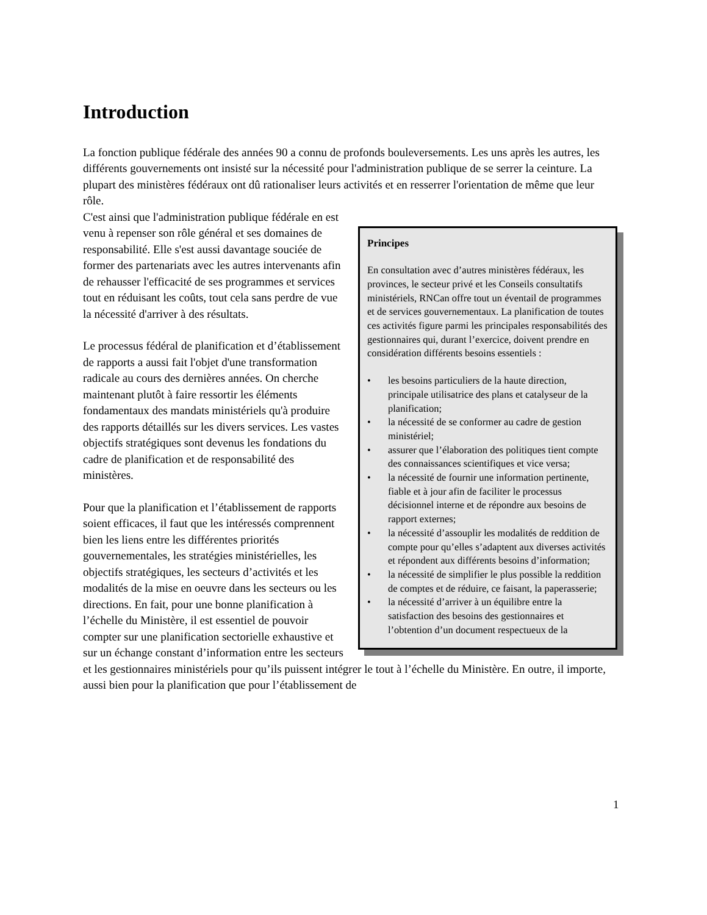Introduction
La fonction publique fédérale des années 90 a connu de profonds bouleversements. Les uns après les autres, les différents gouvernements ont insisté sur la nécessité pour l'administration publique de se serrer la ceinture. La plupart des ministères fédéraux ont dû rationaliser leurs activités et en resserrer l'orientation de même que leur rôle.
Principes
En consultation avec d’autres ministères fédéraux, les provinces, le secteur privé et les Conseils consultatifs ministériels, RNCan offre tout un éventail de programmes et de services gouvernementaux. La planification de toutes ces activités figure parmi les principales responsabilités des gestionnaires qui, durant l’exercice, doivent prendre en considération différents besoins essentiels :
• les besoins particuliers de la haute direction, principale utilisatrice des plans et catalyseur de la planification;
• la nécessité de se conformer au cadre de gestion ministériel;
• assurer que l’élaboration des politiques tient compte des connaissances scientifiques et vice versa;
• la nécessité de fournir une information pertinente, fiable et à jour afin de faciliter le processus décisionnel interne et de répondre aux besoins de rapport externes;
• la nécessité d’assouplir les modalités de reddition de compte pour qu’elles s’adaptent aux diverses activités et répondent aux différents besoins d’information;
• la nécessité de simplifier le plus possible la reddition de comptes et de réduire, ce faisant, la paperasserie;
• la nécessité d’arriver à un équilibre entre la satisfaction des besoins des gestionnaires et l’obtention d’un document respectueux de la
C'est ainsi que l'administration publique fédérale en est venu à repenser son rôle général et ses domaines de responsabilité. Elle s'est aussi davantage souciée de former des partenariats avec les autres intervenants afin de rehausser l'efficacité de ses programmes et services tout en réduisant les coûts, tout cela sans perdre de vue la nécessité d'arriver à des résultats.
Le processus fédéral de planification et d’établissement de rapports a aussi fait l'objet d'une transformation radicale au cours des dernières années. On cherche maintenant plutôt à faire ressortir les éléments fondamentaux des mandats ministériels qu'à produire des rapports détaillés sur les divers services. Les vastes objectifs stratégiques sont devenus les fondations du cadre de planification et de responsabilité des ministères.
Pour que la planification et l’établissement de rapports soient efficaces, il faut que les intéressés comprennent bien les liens entre les différentes priorités gouvernementales, les stratégies ministérielles, les objectifs stratégiques, les secteurs d’activités et les modalités de la mise en oeuvre dans les secteurs ou les directions. En fait, pour une bonne planification à l’échelle du Ministère, il est essentiel de pouvoir compter sur une planification sectorielle exhaustive et sur un échange constant d’information entre les secteurs et les gestionnaires ministériels pour qu’ils puissent intégrer le tout à l’échelle du Ministère. En outre, il importe, aussi bien pour la planification que pour l’établissement de
1